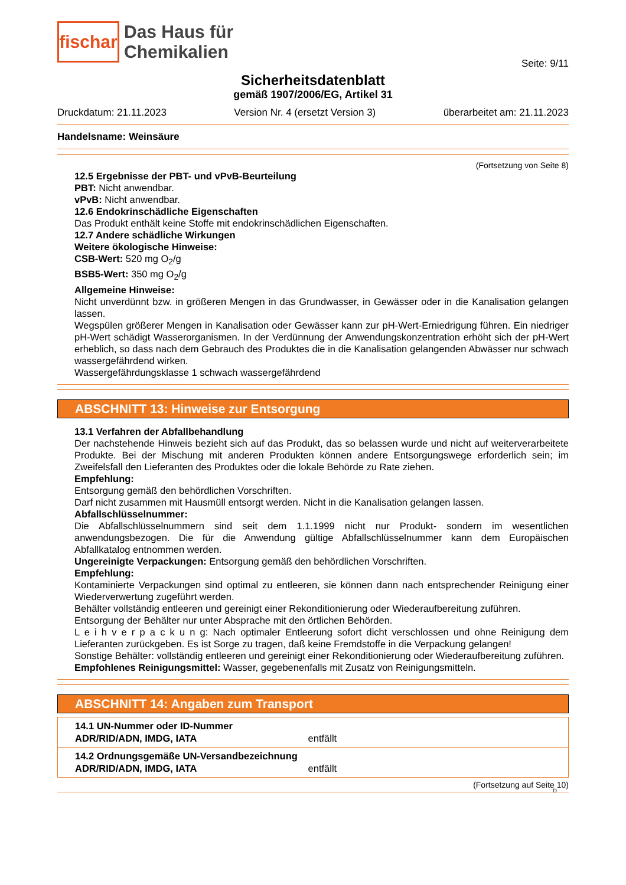fischar
Das Haus für
Chemikalien
Seite: 9/11
Sicherheitsdatenblatt
gemäß 1907/2006/EG, Artikel 31
Druckdatum: 21.11.2023 Version Nr. 4 (ersetzt Version 3) überarbeitet am: 21.11.2023
Handelsname: Weinsäure
(Fortsetzung von Seite 8)
12.5 Ergebnisse der PBT- und vPvB-Beurteilung
PBT: Nicht anwendbar.
vPvB: Nicht anwendbar.
12.6 Endokrinschädliche Eigenschaften
Das Produkt enthält keine Stoffe mit endokrinschädlichen Eigenschaften.
12.7 Andere schädliche Wirkungen
Weitere ökologische Hinweise:
CSB-Wert: 520 mg O<sub>2</sub>/g
BSB5-Wert: 350 mg O<sub>2</sub>/g
Allgemeine Hinweise:
Nicht unverdünnt bzw. in größeren Mengen in das Grundwasser, in Gewässer oder in die Kanalisation gelangen lassen.
Wegspülen größerer Mengen in Kanalisation oder Gewässer kann zur pH-Wert-Erniedrigung führen. Ein niedriger pH-Wert schädigt Wasserorganismen. In der Verdünnung der Anwendungskonzentration erhöht sich der pH-Wert erheblich, so dass nach dem Gebrauch des Produktes die in die Kanalisation gelangenden Abwässer nur schwach wassergefährdend wirken.
Wassergefährdungsklasse 1 schwach wassergefährdend
ABSCHNITT 13: Hinweise zur Entsorgung
13.1 Verfahren der Abfallbehandlung
Der nachstehende Hinweis bezieht sich auf das Produkt, das so belassen wurde und nicht auf weiterverarbeitete Produkte. Bei der Mischung mit anderen Produkten können andere Entsorgungswege erforderlich sein; im Zweifelsfall den Lieferanten des Produktes oder die lokale Behörde zu Rate ziehen.
Empfehlung:
Entsorgung gemäß den behördlichen Vorschriften.
Darf nicht zusammen mit Hausmüll entsorgt werden. Nicht in die Kanalisation gelangen lassen.
Abfallschlüsselnummer:
Die Abfallschlüsselnummern sind seit dem 1.1.1999 nicht nur Produkt- sondern im wesentlichen anwendungsbezogen. Die für die Anwendung gültige Abfallschlüsselnummer kann dem Europäischen Abfallkatalog entnommen werden.
Ungereinigte Verpackungen: Entsorgung gemäß den behördlichen Vorschriften.
Empfehlung:
Kontaminierte Verpackungen sind optimal zu entleeren, sie können dann nach entsprechender Reinigung einer Wiederverwertung zugeführt werden.
Behälter vollständig entleeren und gereinigt einer Rekonditionierung oder Wiederaufbereitung zuführen. Entsorgung der Behälter nur unter Absprache mit den örtlichen Behörden.
L e i h v e r p a c k u n g: Nach optimaler Entleerung sofort dicht verschlossen und ohne Reinigung dem Lieferanten zurückgeben. Es ist Sorge zu tragen, daß keine Fremdstoffe in die Verpackung gelangen!
Sonstige Behälter: vollständig entleeren und gereinigt einer Rekonditionierung oder Wiederaufbereitung zuführen.
Empfohlenes Reinigungsmittel: Wasser, gegebenenfalls mit Zusatz von Reinigungsmitteln.
ABSCHNITT 14: Angaben zum Transport
14.1 UN-Nummer oder ID-Nummer
ADR/RID/ADN, IMDG, IATA entfällt
14.2 Ordnungsgemäße UN-Versandbezeichnung
ADR/RID/ADN, IMDG, IATA entfällt
(Fortsetzung auf Seite 10)
D